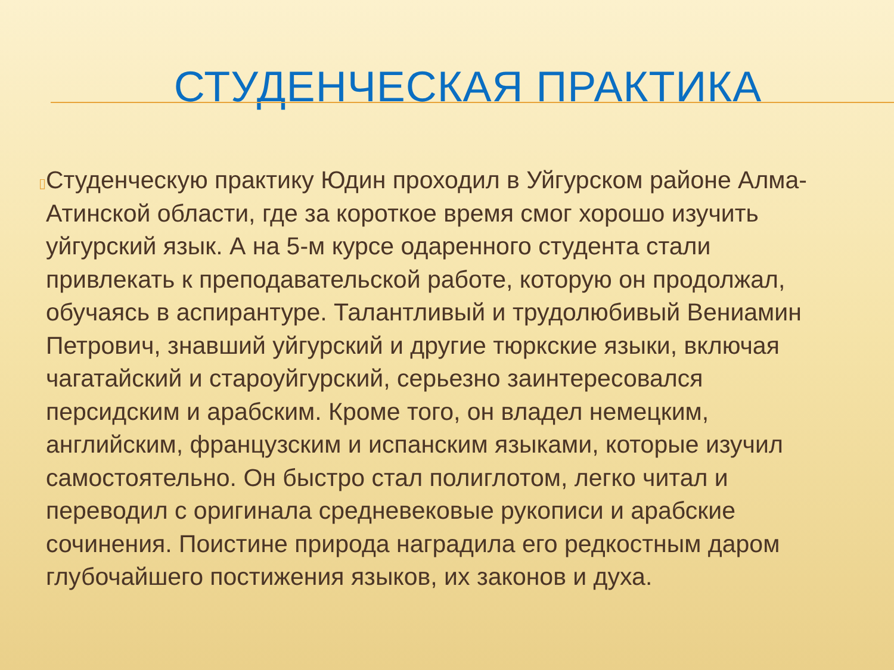СТУДЕНЧЕСКАЯ ПРАКТИКА
▯
Студенческую практику Юдин проходил в Уйгурском районе Алма-Атинской области, где за короткое время смог хорошо изучить уйгурский язык. А на 5-м курсе одаренного студента стали привлекать к преподавательской работе, которую он продолжал, обучаясь в аспирантуре. Талантливый и трудолюбивый Вениамин Петрович, знавший уйгурский и другие тюркские языки, включая чагатайский и староуйгурский, серьезно заинтересовался персидским и арабским. Кроме того, он владел немецким, английским, французским и испанским языками, которые изучил самостоятельно. Он быстро стал полиглотом, легко читал и переводил с оригинала средневековые рукописи и арабские сочинения. Поистине природа наградила его редкостным даром глубочайшего постижения языков, их законов и духа.